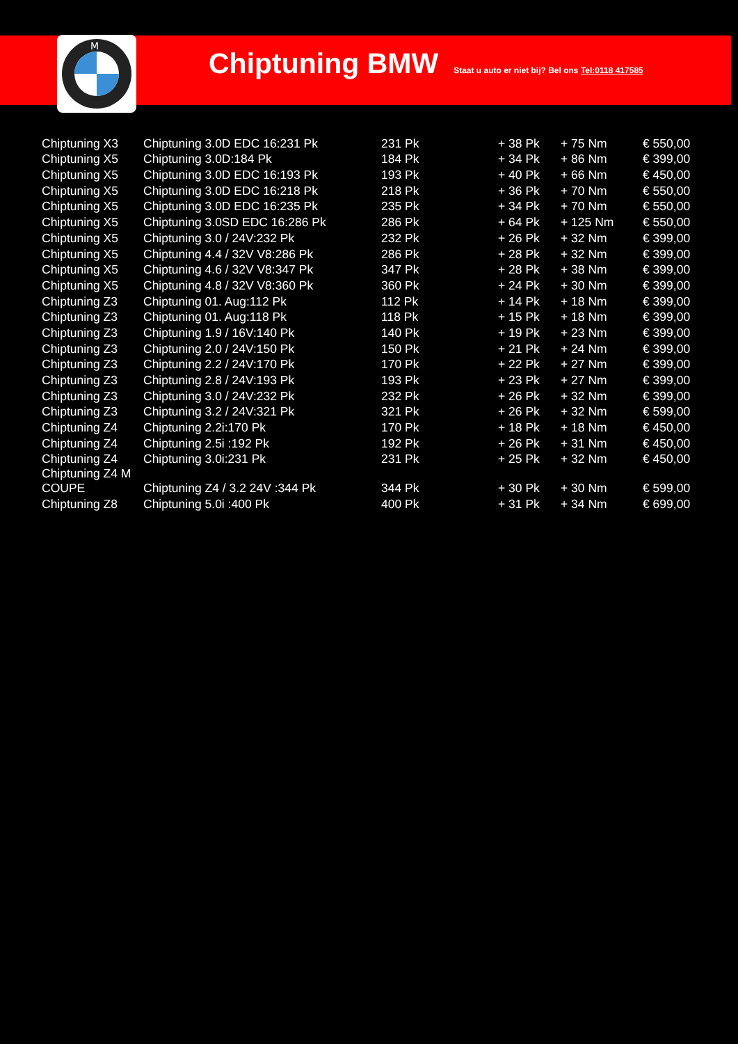M
Chiptuning BMW
Staat u auto er niet bij? Bel ons Tel:0118 417585
| Chiptuning X3 | Chiptuning 3.0D EDC 16:231 Pk | 231 Pk | + 38 Pk | + 75 Nm | € 550,00 |
| Chiptuning X5 | Chiptuning 3.0D:184 Pk | 184 Pk | + 34 Pk | + 86 Nm | € 399,00 |
| Chiptuning X5 | Chiptuning 3.0D EDC 16:193 Pk | 193 Pk | + 40 Pk | + 66 Nm | € 450,00 |
| Chiptuning X5 | Chiptuning 3.0D EDC 16:218 Pk | 218 Pk | + 36 Pk | + 70 Nm | € 550,00 |
| Chiptuning X5 | Chiptuning 3.0D EDC 16:235 Pk | 235 Pk | + 34 Pk | + 70 Nm | € 550,00 |
| Chiptuning X5 | Chiptuning 3.0SD EDC 16:286 Pk | 286 Pk | + 64 Pk | + 125 Nm | € 550,00 |
| Chiptuning X5 | Chiptuning 3.0 / 24V:232 Pk | 232 Pk | + 26 Pk | + 32 Nm | € 399,00 |
| Chiptuning X5 | Chiptuning 4.4 / 32V V8:286 Pk | 286 Pk | + 28 Pk | + 32 Nm | € 399,00 |
| Chiptuning X5 | Chiptuning 4.6 / 32V V8:347 Pk | 347 Pk | + 28 Pk | + 38 Nm | € 399,00 |
| Chiptuning X5 | Chiptuning 4.8 / 32V V8:360 Pk | 360 Pk | + 24 Pk | + 30 Nm | € 399,00 |
| Chiptuning Z3 | Chiptuning 01. Aug:112 Pk | 112 Pk | + 14 Pk | + 18 Nm | € 399,00 |
| Chiptuning Z3 | Chiptuning 01. Aug:118 Pk | 118 Pk | + 15 Pk | + 18 Nm | € 399,00 |
| Chiptuning Z3 | Chiptuning 1.9 / 16V:140 Pk | 140 Pk | + 19 Pk | + 23 Nm | € 399,00 |
| Chiptuning Z3 | Chiptuning 2.0 / 24V:150 Pk | 150 Pk | + 21 Pk | + 24 Nm | € 399,00 |
| Chiptuning Z3 | Chiptuning 2.2 / 24V:170 Pk | 170 Pk | + 22 Pk | + 27 Nm | € 399,00 |
| Chiptuning Z3 | Chiptuning 2.8 / 24V:193 Pk | 193 Pk | + 23 Pk | + 27 Nm | € 399,00 |
| Chiptuning Z3 | Chiptuning 3.0 / 24V:232 Pk | 232 Pk | + 26 Pk | + 32 Nm | € 399,00 |
| Chiptuning Z3 | Chiptuning 3.2 / 24V:321 Pk | 321 Pk | + 26 Pk | + 32 Nm | € 599,00 |
| Chiptuning Z4 | Chiptuning 2.2i:170 Pk | 170 Pk | + 18 Pk | + 18 Nm | € 450,00 |
| Chiptuning Z4 | Chiptuning 2.5i :192 Pk | 192 Pk | + 26 Pk | + 31 Nm | € 450,00 |
| Chiptuning Z4 | Chiptuning 3.0i:231 Pk | 231 Pk | + 25 Pk | + 32 Nm | € 450,00 |
| Chiptuning Z4 M COUPE | Chiptuning Z4 / 3.2 24V :344 Pk | 344 Pk | + 30 Pk | + 30 Nm | € 599,00 |
| Chiptuning Z8 | Chiptuning 5.0i :400 Pk | 400 Pk | + 31 Pk | + 34 Nm | € 699,00 |